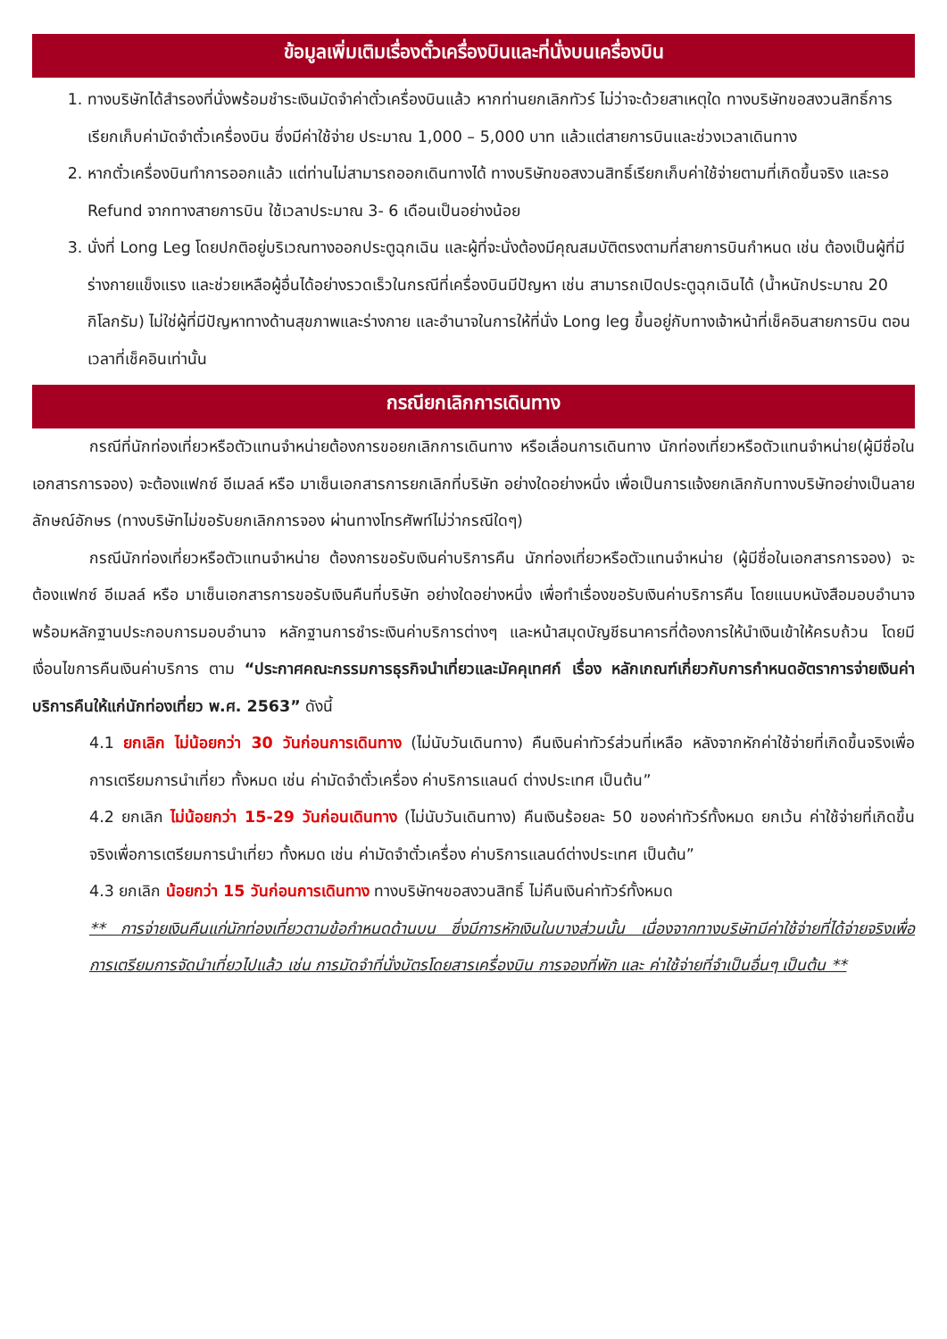ข้อมูลเพิ่มเติมเรื่องตั๋วเครื่องบินและที่นั่งบนเครื่องบิน
1. ทางบริษัทได้สำรองที่นั่งพร้อมชำระเงินมัดจำค่าตั๋วเครื่องบินแล้ว หากท่านยกเลิกทัวร์ ไม่ว่าจะด้วยสาเหตุใด ทางบริษัทขอสงวนสิทธิ์การเรียกเก็บค่ามัดจำตั๋วเครื่องบิน ซึ่งมีค่าใช้จ่าย ประมาณ 1,000 – 5,000 บาท แล้วแต่สายการบินและช่วงเวลาเดินทาง
2. หากตั๋วเครื่องบินทำการออกแล้ว แต่ท่านไม่สามารถออกเดินทางได้ ทางบริษัทขอสงวนสิทธิ์เรียกเก็บค่าใช้จ่ายตามที่เกิดขึ้นจริง และรอ Refund จากทางสายการบิน ใช้เวลาประมาณ 3- 6 เดือนเป็นอย่างน้อย
3. นั่งที่ Long Leg โดยปกติอยู่บริเวณทางออกประตูฉุกเฉิน และผู้ที่จะนั่งต้องมีคุณสมบัติตรงตามที่สายการบินกำหนด เช่น ต้องเป็นผู้ที่มีร่างกายแข็งแรง และช่วยเหลือผู้อื่นได้อย่างรวดเร็วในกรณีที่เครื่องบินมีปัญหา เช่น สามารถเปิดประตูฉุกเฉินได้ (น้ำหนักประมาณ 20 กิโลกรัม) ไม่ใช่ผู้ที่มีปัญหาทางด้านสุขภาพและร่างกาย และอำนาจในการให้ที่นั่ง Long leg ขึ้นอยู่กับทางเจ้าหน้าที่เช็คอินสายการบิน ตอนเวลาที่เช็คอินเท่านั้น
กรณียกเลิกการเดินทาง
กรณีที่นักท่องเที่ยวหรือตัวแทนจำหน่ายต้องการขอยกเลิกการเดินทาง หรือเลื่อนการเดินทาง นักท่องเที่ยวหรือตัวแทนจำหน่าย(ผู้มีชื่อในเอกสารการจอง) จะต้องแฟกซ์ อีเมลล์ หรือ มาเซ็นเอกสารการยกเลิกที่บริษัท อย่างใดอย่างหนึ่ง เพื่อเป็นการแจ้งยกเลิกกับทางบริษัทอย่างเป็นลายลักษณ์อักษร (ทางบริษัทไม่ขอรับยกเลิกการจอง ผ่านทางโทรศัพท์ไม่ว่ากรณีใดๆ)
กรณีนักท่องเที่ยวหรือตัวแทนจำหน่าย ต้องการขอรับเงินค่าบริการคืน นักท่องเที่ยวหรือตัวแทนจำหน่าย (ผู้มีชื่อในเอกสารการจอง) จะต้องแฟกซ์ อีเมลล์ หรือ มาเซ็นเอกสารการขอรับเงินคืนที่บริษัท อย่างใดอย่างหนึ่ง เพื่อทำเรื่องขอรับเงินค่าบริการคืน โดยแนบหนังสือมอบอำนาจพร้อมหลักฐานประกอบการมอบอำนาจ หลักฐานการชำระเงินค่าบริการต่างๆ และหน้าสมุดบัญชีธนาคารที่ต้องการให้นำเงินเข้าให้ครบถ้วน โดยมีเงื่อนไขการคืนเงินค่าบริการ ตาม “ประกาศคณะกรรมการธุรกิจนำเที่ยวและมัคคุเทศก์ เรื่อง หลักเกณฑ์เกี่ยวกับการกำหนดอัตราการจ่ายเงินค่าบริการคืนให้แก่นักท่องเที่ยว พ.ศ. 2563” ดังนี้
4.1 ยกเลิก ไม่น้อยกว่า 30 วันก่อนการเดินทาง (ไม่นับวันเดินทาง) คืนเงินค่าทัวร์ส่วนที่เหลือ หลังจากหักค่าใช้จ่ายที่เกิดขึ้นจริงเพื่อการเตรียมการนำเที่ยว ทั้งหมด เช่น ค่ามัดจำตั๋วเครื่อง ค่าบริการแลนด์ ต่างประเทศ เป็นต้น”
4.2 ยกเลิก ไม่น้อยกว่า 15-29 วันก่อนเดินทาง (ไม่นับวันเดินทาง) คืนเงินร้อยละ 50 ของค่าทัวร์ทั้งหมด ยกเว้น ค่าใช้จ่ายที่เกิดขึ้นจริงเพื่อการเตรียมการนำเที่ยว ทั้งหมด เช่น ค่ามัดจำตั๋วเครื่อง ค่าบริการแลนด์ต่างประเทศ เป็นต้น”
4.3 ยกเลิก น้อยกว่า 15 วันก่อนการเดินทาง ทางบริษัทฯขอสงวนสิทธิ์ ไม่คืนเงินค่าทัวร์ทั้งหมด
** การจ่ายเงินคืนแก่นักท่องเที่ยวตามข้อกำหนดด้านบน ซึ่งมีการหักเงินในบางส่วนนั้น เนื่องจากทางบริษัทมีค่าใช้จ่ายที่ได้จ่ายจริงเพื่อการเตรียมการจัดนำเที่ยวไปแล้ว เช่น การมัดจำที่นั่งบัตรโดยสารเครื่องบิน การจองที่พัก และ ค่าใช้จ่ายที่จำเป็นอื่นๆ เป็นต้น **